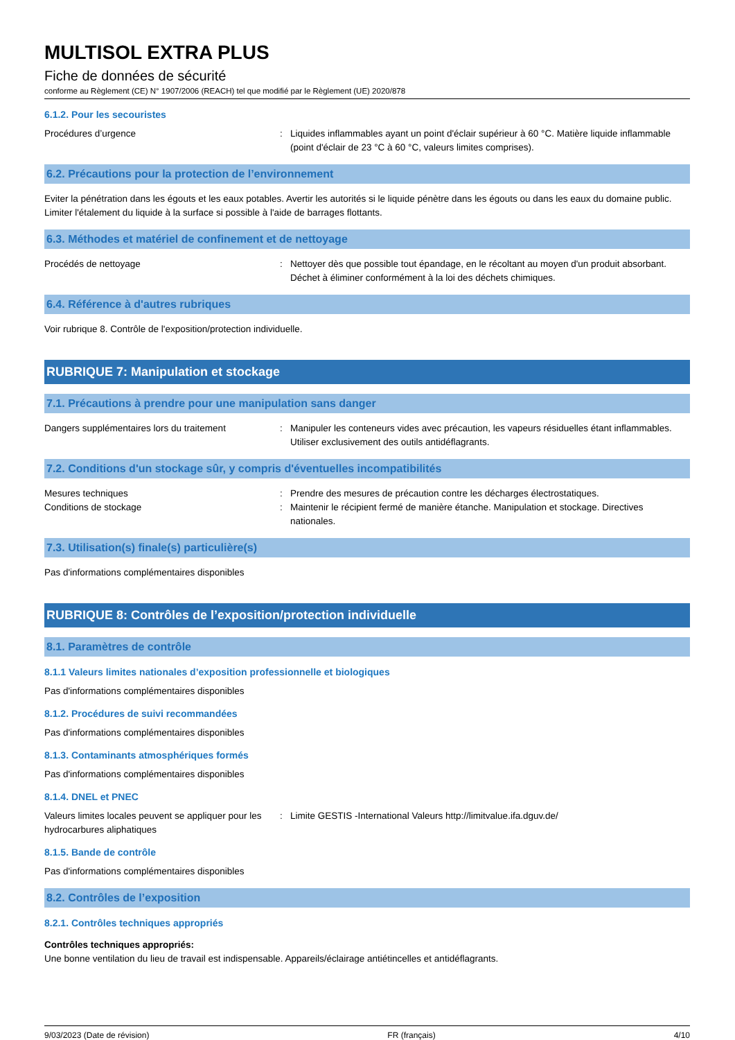MULTISOL EXTRA PLUS
Fiche de données de sécurité
conforme au Règlement (CE) N° 1907/2006 (REACH) tel que modifié par le Règlement (UE) 2020/878
6.1.2. Pour les secouristes
Procédures d’urgence : Liquides inflammables ayant un point d'éclair supérieur à 60 °C. Matière liquide inflammable (point d'éclair de 23 °C à 60 °C, valeurs limites comprises).
6.2. Précautions pour la protection de l’environnement
Eviter la pénétration dans les égouts et les eaux potables. Avertir les autorités si le liquide pénètre dans les égouts ou dans les eaux du domaine public. Limiter l'étalement du liquide à la surface si possible à l'aide de barrages flottants.
6.3. Méthodes et matériel de confinement et de nettoyage
Procédés de nettoyage : Nettoyer dès que possible tout épandage, en le récoltant au moyen d'un produit absorbant. Déchet à éliminer conformément à la loi des déchets chimiques.
6.4. Référence à d'autres rubriques
Voir rubrique 8. Contrôle de l'exposition/protection individuelle.
RUBRIQUE 7: Manipulation et stockage
7.1. Précautions à prendre pour une manipulation sans danger
Dangers supplémentaires lors du traitement
: Manipuler les conteneurs vides avec précaution, les vapeurs résiduelles étant inflammables. Utiliser exclusivement des outils antidéflagrants.
7.2. Conditions d'un stockage sûr, y compris d'éventuelles incompatibilités
Mesures techniques : Prendre des mesures de précaution contre les décharges électrostatiques.
Conditions de stockage : Maintenir le récipient fermé de manière étanche. Manipulation et stockage. Directives nationales.
7.3. Utilisation(s) finale(s) particulière(s)
Pas d'informations complémentaires disponibles
RUBRIQUE 8: Contrôles de l’exposition/protection individuelle
8.1. Paramètres de contrôle
8.1.1 Valeurs limites nationales d’exposition professionnelle et biologiques
Pas d'informations complémentaires disponibles
8.1.2. Procédures de suivi recommandées
Pas d'informations complémentaires disponibles
8.1.3. Contaminants atmosphériques formés
Pas d'informations complémentaires disponibles
8.1.4. DNEL et PNEC
Valeurs limites locales peuvent se appliquer pour les hydrocarbures aliphatiques
: Limite GESTIS -International Valeurs http://limitvalue.ifa.dguv.de/
8.1.5. Bande de contrôle
Pas d'informations complémentaires disponibles
8.2. Contrôles de l’exposition
8.2.1. Contrôles techniques appropriés
Contrôles techniques appropriés:
Une bonne ventilation du lieu de travail est indispensable. Appareils/éclairage antiétincelles et antidéflagrants.
9/03/2023 (Date de révision) FR (français) 4/10